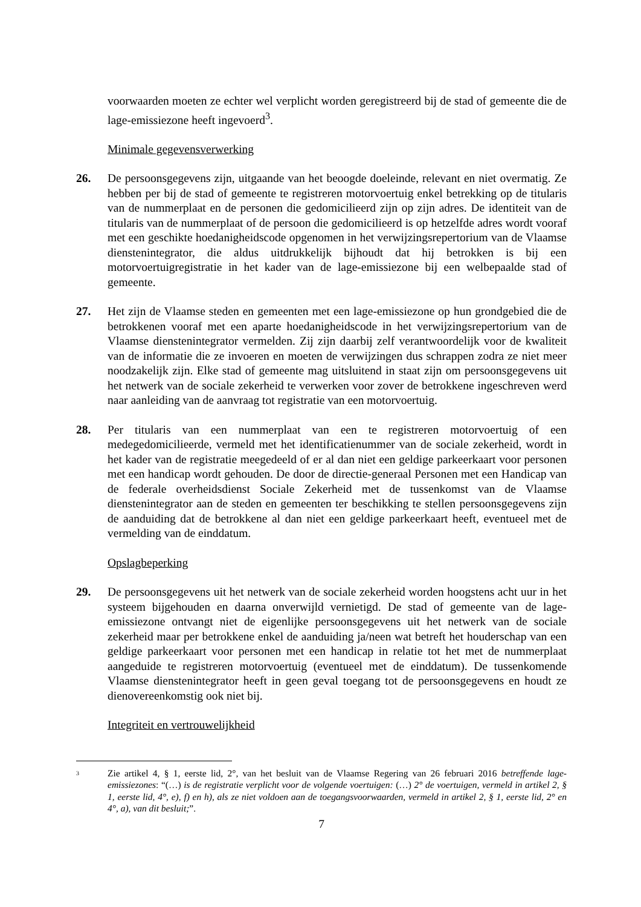voorwaarden moeten ze echter wel verplicht worden geregistreerd bij de stad of gemeente die de lage-emissiezone heeft ingevoerd<sup>3</sup>.
Minimale gegevensverwerking
26. De persoonsgegevens zijn, uitgaande van het beoogde doeleinde, relevant en niet overmatig. Ze hebben per bij de stad of gemeente te registreren motorvoertuig enkel betrekking op de titularis van de nummerplaat en de personen die gedomicilieerd zijn op zijn adres. De identiteit van de titularis van de nummerplaat of de persoon die gedomicilieerd is op hetzelfde adres wordt vooraf met een geschikte hoedanigheidscode opgenomen in het verwijzingsrepertorium van de Vlaamse dienstenintegrator, die aldus uitdrukkelijk bijhoudt dat hij betrokken is bij een motorvoertuigregistratie in het kader van de lage-emissiezone bij een welbepaalde stad of gemeente.
27. Het zijn de Vlaamse steden en gemeenten met een lage-emissiezone op hun grondgebied die de betrokkenen vooraf met een aparte hoedanigheidscode in het verwijzingsrepertorium van de Vlaamse dienstenintegrator vermelden. Zij zijn daarbij zelf verantwoordelijk voor de kwaliteit van de informatie die ze invoeren en moeten de verwijzingen dus schrappen zodra ze niet meer noodzakelijk zijn. Elke stad of gemeente mag uitsluitend in staat zijn om persoonsgegevens uit het netwerk van de sociale zekerheid te verwerken voor zover de betrokkene ingeschreven werd naar aanleiding van de aanvraag tot registratie van een motorvoertuig.
28. Per titularis van een nummerplaat van een te registreren motorvoertuig of een medegedomicilieerde, vermeld met het identificatienummer van de sociale zekerheid, wordt in het kader van de registratie meegedeeld of er al dan niet een geldige parkeerkaart voor personen met een handicap wordt gehouden. De door de directie-generaal Personen met een Handicap van de federale overheidsdienst Sociale Zekerheid met de tussenkomst van de Vlaamse dienstenintegrator aan de steden en gemeenten ter beschikking te stellen persoonsgegevens zijn de aanduiding dat de betrokkene al dan niet een geldige parkeerkaart heeft, eventueel met de vermelding van de einddatum.
Opslagbeperking
29. De persoonsgegevens uit het netwerk van de sociale zekerheid worden hoogstens acht uur in het systeem bijgehouden en daarna onverwijld vernietigd. De stad of gemeente van de lage-emissiezone ontvangt niet de eigenlijke persoonsgegevens uit het netwerk van de sociale zekerheid maar per betrokkene enkel de aanduiding ja/neen wat betreft het houderschap van een geldige parkeerkaart voor personen met een handicap in relatie tot het met de nummerplaat aangeduide te registreren motorvoertuig (eventueel met de einddatum). De tussenkomende Vlaamse dienstenintegrator heeft in geen geval toegang tot de persoonsgegevens en houdt ze dienovereenkomstig ook niet bij.
Integriteit en vertrouwelijkheid
3
Zie artikel 4, § 1, eerste lid, 2°, van het besluit van de Vlaamse Regering van 26 februari 2016 betreffende lage-emissiezones: “(…) is de registratie verplicht voor de volgende voertuigen: (…) 2° de voertuigen, vermeld in artikel 2, § 1, eerste lid, 4°, e), f) en h), als ze niet voldoen aan de toegangsvoorwaarden, vermeld in artikel 2, § 1, eerste lid, 2° en 4°, a), van dit besluit;”.
7